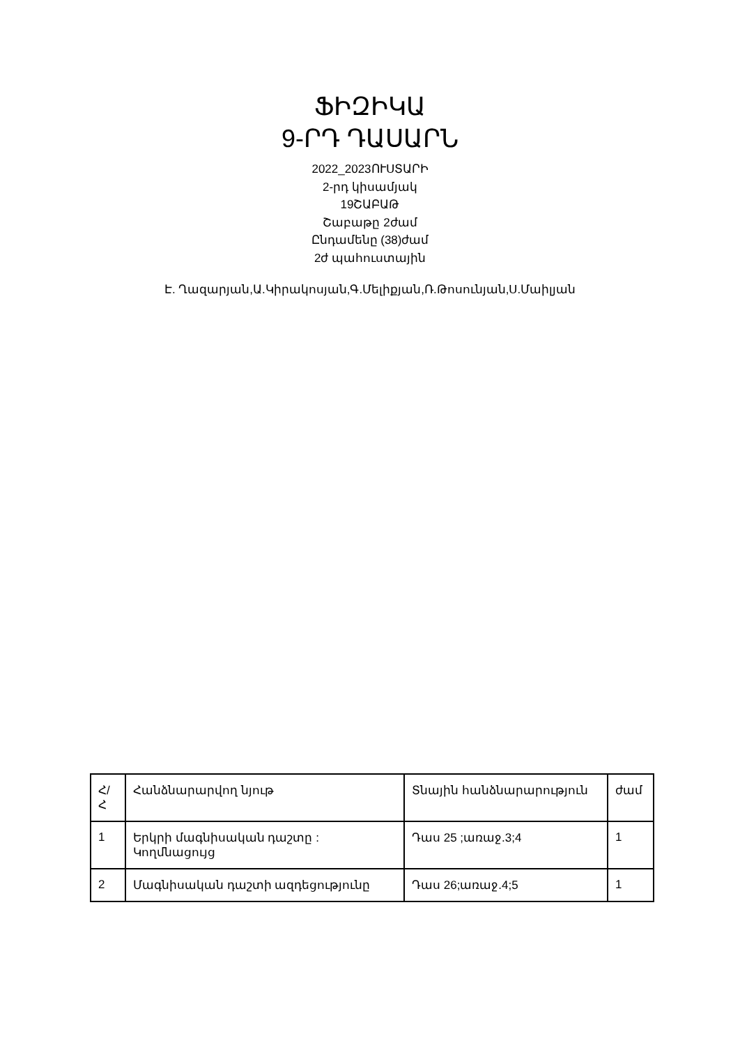ՖԻԶԻԿԱ
9-ՐԴ ԴԱՍԱՐՆ
2022_2023ՈՒՍՏԱՐԻ
2-րդ կիսամյակ
19ՇԱԲԱԹ
Շաբաթը 2ժամ
Ընդամենը (38)ժամ
2ժ պահուստային
Է. Ղազարյան,Ա.Կիրակոսյան,Գ.Մելիքյան,Ռ.Թոսունյան,Ս.Մաիլյան
| Հ/Հ | Հանձնարարվող նյութ | Տնային հանձնարարություն | ժամ |
| --- | --- | --- | --- |
| 1 | Երկրի մագնիսական դաշտը : Կողմնացույց | Դաս 25 ;առաջ.3;4 | 1 |
| 2 | Մագնիսական դաշտի ազդեցությունը | Դաս 26;առաջ.4;5 | 1 |